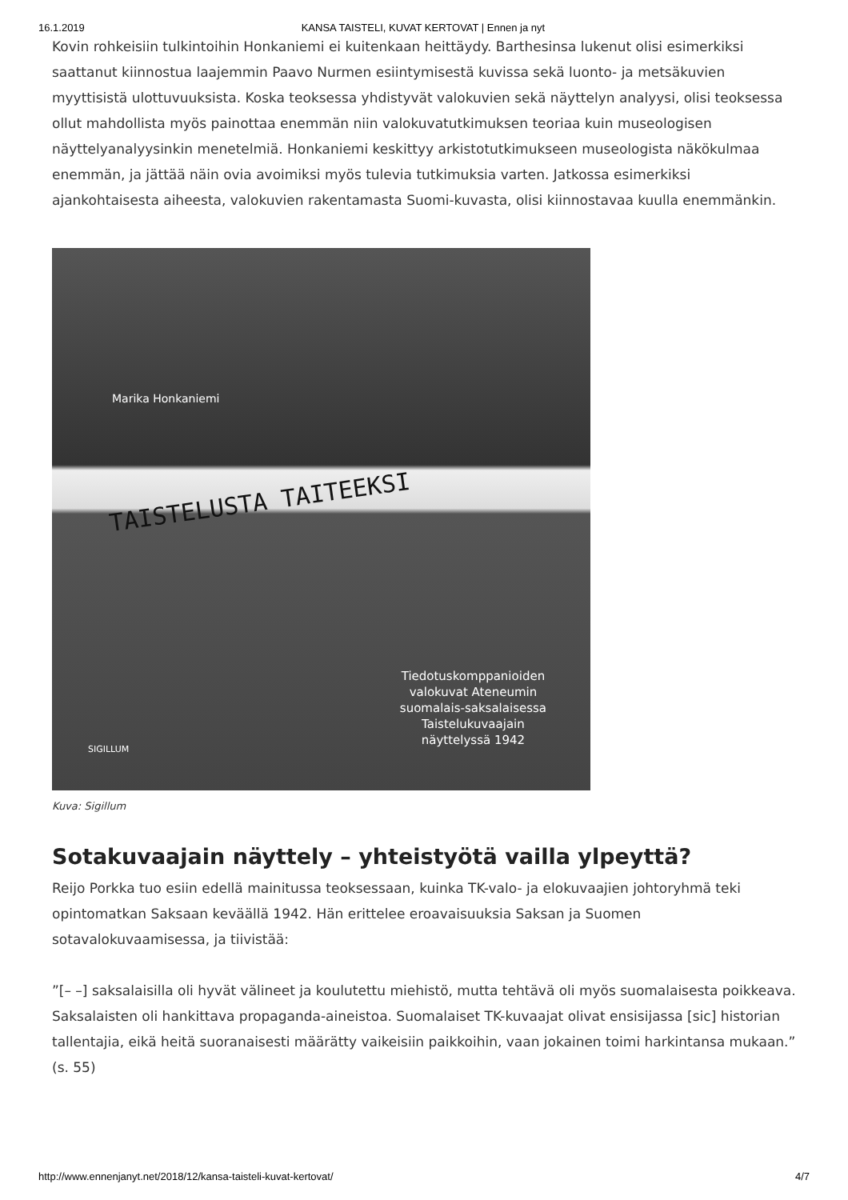16.1.2019 KANSA TAISTELI, KUVAT KERTOVAT | Ennen ja nyt
Kovin rohkeisiin tulkintoihin Honkaniemi ei kuitenkaan heittäydy. Barthesinsa lukenut olisi esimerkiksi saattanut kiinnostua laajemmin Paavo Nurmen esiintymisestä kuvissa sekä luonto- ja metsäkuvien myyttisistä ulottuvuuksista. Koska teoksessa yhdistyvät valokuvien sekä näyttelyn analyysi, olisi teoksessa ollut mahdollista myös painottaa enemmän niin valokuvatutkimuksen teoriaa kuin museologisen näyttelyanalyysinkin menetelmiä. Honkaniemi keskittyy arkistotutkimukseen museologista näkökulmaa enemmän, ja jättää näin ovia avoimiksi myös tulevia tutkimuksia varten. Jatkossa esimerkiksi ajankohtaisesta aiheesta, valokuvien rakentamasta Suomi-kuvasta, olisi kiinnostavaa kuulla enemmänkin.
Marika Honkaniemi
TAISTELUSTA TAITEEKSI
Tiedotuskomppanioiden
valokuvat Ateneumin
suomalais-saksalaisessa
Taistelukuvaajain
näyttelyssä 1942
SIGILLUM
Kuva: Sigillum
Sotakuvaajain näyttely – yhteistyötä vailla ylpeyttä?
Reijo Porkka tuo esiin edellä mainitussa teoksessaan, kuinka TK-valo- ja elokuvaajien johtoryhmä teki opintomatkan Saksaan keväällä 1942. Hän erittelee eroavaisuuksia Saksan ja Suomen sotavalokuvaamisessa, ja tiivistää:
”[– –] saksalaisilla oli hyvät välineet ja koulutettu miehistö, mutta tehtävä oli myös suomalaisesta poikkeava. Saksalaisten oli hankittava propaganda-aineistoa. Suomalaiset TK-kuvaajat olivat ensisijassa [sic] historian tallentajia, eikä heitä suoranaisesti määrätty vaikeisiin paikkoihin, vaan jokainen toimi harkintansa mukaan.” (s. 55)
http://www.ennenjanyt.net/2018/12/kansa-taisteli-kuvat-kertovat/ 4/7